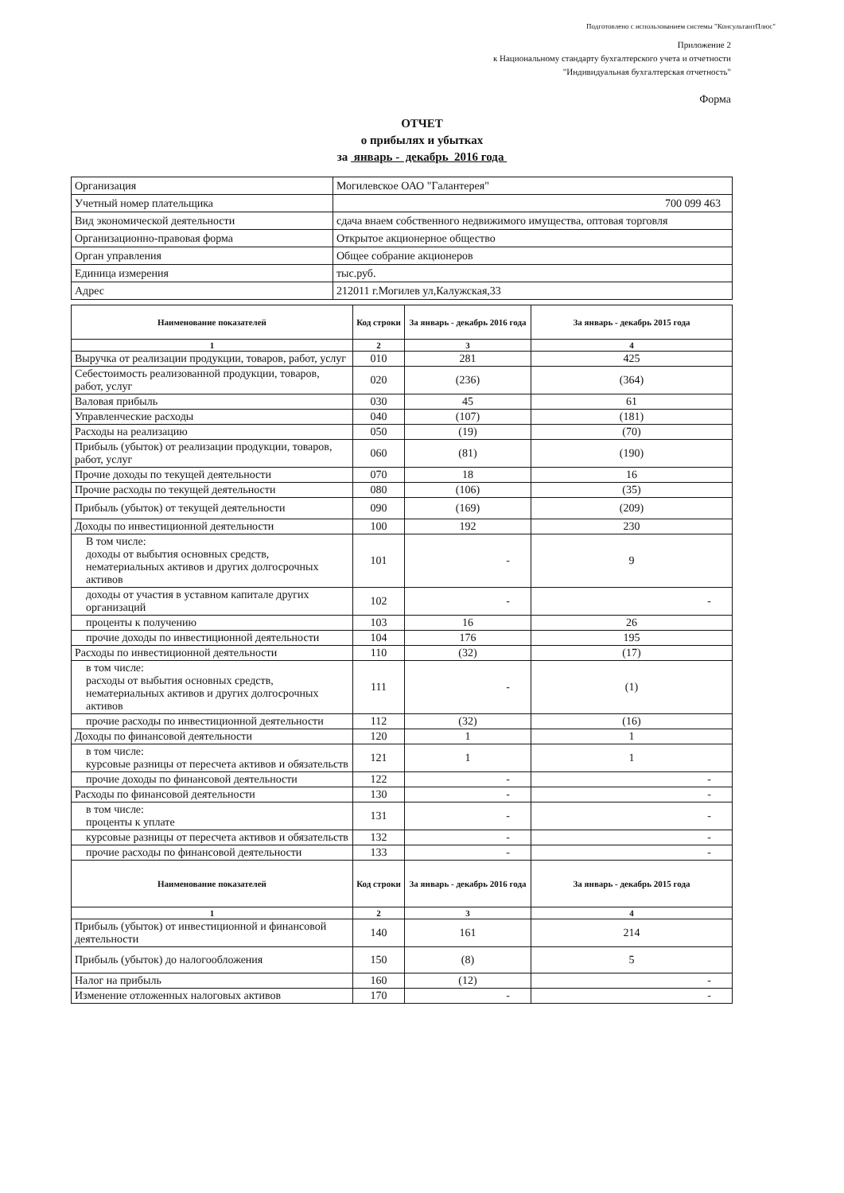Подготовлено с использованием системы "КонсультантПлюс"
Приложение 2
к Национальному стандарту бухгалтерского учета и отчетности
"Индивидуальная бухгалтерская отчетность"
Форма
ОТЧЕТ
о прибылях и убытках
за январь - декабрь 2016 года
| Организация | Могилевское ОАО "Галантерея" |
| Учетный номер плательщика | 700 099 463 |
| Вид экономической деятельности | сдача внаем собственного недвижимого имущества, оптовая торговля |
| Организационно-правовая форма | Открытое акционерное общество |
| Орган управления | Общее собрание акционеров |
| Единица измерения | тыс.руб. |
| Адрес | 212011 г.Могилев ул,Калужская,33 |
| Наименование показателей | Код строки | За январь - декабрь 2016 года | За январь - декабрь 2015 года |
| --- | --- | --- | --- |
| 1 | 2 | 3 | 4 |
| Выручка от реализации продукции, товаров, работ, услуг | 010 | 281 | 425 |
| Себестоимость реализованной продукции, товаров, работ, услуг | 020 | (236) | (364) |
| Валовая прибыль | 030 | 45 | 61 |
| Управленческие расходы | 040 | (107) | (181) |
| Расходы на реализацию | 050 | (19) | (70) |
| Прибыль (убыток) от реализации продукции, товаров, работ, услуг | 060 | (81) | (190) |
| Прочие доходы по текущей деятельности | 070 | 18 | 16 |
| Прочие расходы по текущей деятельности | 080 | (106) | (35) |
| Прибыль (убыток) от текущей деятельности | 090 | (169) | (209) |
| Доходы по инвестиционной деятельности | 100 | 192 | 230 |
| В том числе: доходы от выбытия основных средств, нематериальных активов и других долгосрочных активов | 101 | - | 9 |
| доходы от участия в уставном капитале других организаций | 102 | - | - |
| проценты к получению | 103 | 16 | 26 |
| прочие доходы по инвестиционной деятельности | 104 | 176 | 195 |
| Расходы по инвестиционной деятельности | 110 | (32) | (17) |
| в том числе: расходы от выбытия основных средств, нематериальных активов и других долгосрочных активов | 111 | - | (1) |
| прочие расходы по инвестиционной деятельности | 112 | (32) | (16) |
| Доходы по финансовой деятельности | 120 | 1 | 1 |
| в том числе: курсовые разницы от пересчета активов и обязательств | 121 | 1 | 1 |
| прочие доходы по финансовой деятельности | 122 | - | - |
| Расходы по финансовой деятельности | 130 | - | - |
| в том числе: проценты к уплате | 131 | - | - |
| курсовые разницы от пересчета активов и обязательств | 132 | - | - |
| прочие расходы по финансовой деятельности | 133 | - | - |
| Наименование показателей | Код строки | За январь - декабрь 2016 года | За январь - декабрь 2015 года |
| 1 | 2 | 3 | 4 |
| Прибыль (убыток) от инвестиционной и финансовой деятельности | 140 | 161 | 214 |
| Прибыль (убыток) до налогообложения | 150 | (8) | 5 |
| Налог на прибыль | 160 | (12) | - |
| Изменение отложенных налоговых активов | 170 | - | - |